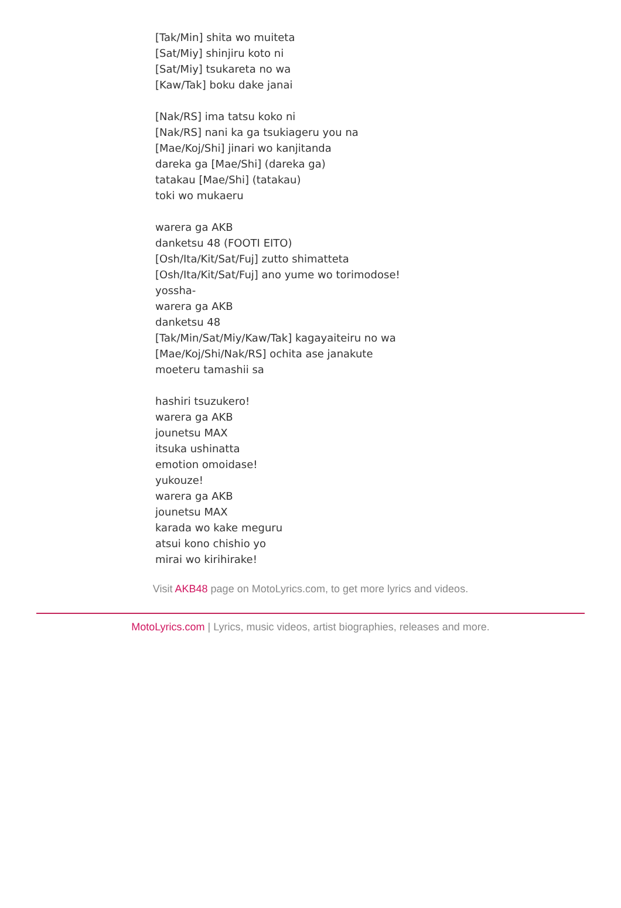[Tak/Min] shita wo muiteta
[Sat/Miy] shinjiru koto ni
[Sat/Miy] tsukareta no wa
[Kaw/Tak] boku dake janai
[Nak/RS] ima tatsu koko ni
[Nak/RS] nani ka ga tsukiageru you na
[Mae/Koj/Shi] jinari wo kanjitanda
dareka ga [Mae/Shi] (dareka ga)
tatakau [Mae/Shi] (tatakau)
toki wo mukaeru
warera ga AKB
danketsu 48 (FOOTI EITO)
[Osh/Ita/Kit/Sat/Fuj] zutto shimatteta
[Osh/Ita/Kit/Sat/Fuj] ano yume wo torimodose!
yossha-
warera ga AKB
danketsu 48
[Tak/Min/Sat/Miy/Kaw/Tak] kagayaiteiru no wa
[Mae/Koj/Shi/Nak/RS] ochita ase janakute
moeteru tamashii sa
hashiri tsuzukero!
warera ga AKB
jounetsu MAX
itsuka ushinatta
emotion omoidase!
yukouze!
warera ga AKB
jounetsu MAX
karada wo kake meguru
atsui kono chishio yo
mirai wo kirihirake!
Visit AKB48 page on MotoLyrics.com, to get more lyrics and videos.
MotoLyrics.com | Lyrics, music videos, artist biographies, releases and more.